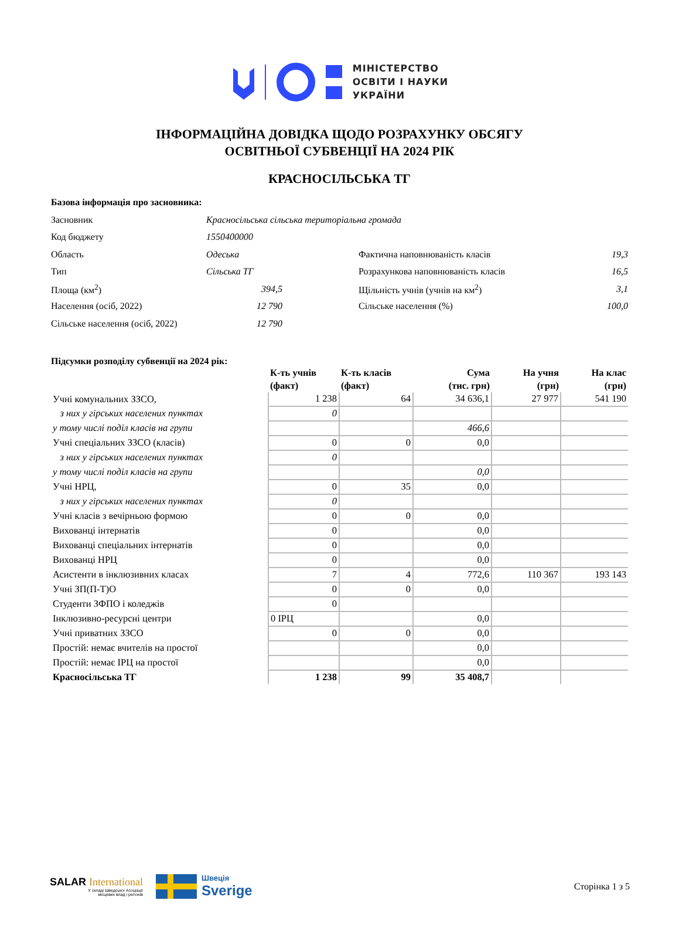МІНІСТЕРСТВО
ОСВІТИ І НАУКИ
УКРАЇНИ
ІНФОРМАЦІЙНА ДОВІДКА ЩОДО РОЗРАХУНКУ ОБСЯГУ
ОСВІТНЬОЇ СУБВЕНЦІЇ НА 2024 РІК
КРАСНОСІЛЬСЬКА ТГ
Базова інформація про засновника:
| Засновник | Красносільська сільська територіальна громада | | | |
| Код бюджету | 1550400000 | | | |
| Область | Одеська | | Фактична наповнюваність класів | 19,3 |
| Тип | Сільська ТГ | | Розрахункова наповнюваність класів | 16,5 |
| Площа (км<sup>2</sup>) | 394,5 | | Щільність учнів (учнів на км<sup>2</sup>) | 3,1 |
| Населення (осіб, 2022) | 12 790 | | Сільське населення (%) | 100,0 |
| Сільське населення (осіб, 2022) | 12 790 | | | |
Підсумки розподілу субвенції на 2024 рік:
| | К-ть учнів (факт) | К-ть класів (факт) | Сума (тис. грн) | На учня (грн) | На клас (грн) |
| --- | --- | --- | --- | --- | --- |
| Учні комунальних ЗЗСО, | 1 238 | 64 | 34 636,1 | 27 977 | 541 190 |
| з них у гірських населених пунктах | 0 | | | | |
| у тому числі поділ класів на групи | | | 466,6 | | |
| Учні спеціальних ЗЗСО (класів) | 0 | 0 | 0,0 | | |
| з них у гірських населених пунктах | 0 | | | | |
| у тому числі поділ класів на групи | | | 0,0 | | |
| Учні НРЦ, | 0 | 35 | 0,0 | | |
| з них у гірських населених пунктах | 0 | | | | |
| Учні класів з вечірньою формою | 0 | 0 | 0,0 | | |
| Вихованці інтернатів | 0 | | 0,0 | | |
| Вихованці спеціальних інтернатів | 0 | | 0,0 | | |
| Вихованці НРЦ | 0 | | 0,0 | | |
| Асистенти в інклюзивних класах | 7 | 4 | 772,6 | 110 367 | 193 143 |
| Учні ЗП(П-Т)О | 0 | 0 | 0,0 | | |
| Студенти ЗФПО і коледжів | 0 | | | | |
| Інклюзивно-ресурсні центри | 0 ІРЦ | | 0,0 | | |
| Учні приватних ЗЗСО | 0 | 0 | 0,0 | | |
| Простій: немає вчителів на простої | | | 0,0 | | |
| Простій: немає ІРЦ на простої | | | 0,0 | | |
| Красносільська ТГ | 1 238 | 99 | 35 408,7 | | |
SALAR International
У складі Шведської Асоціації
місцевих влад і регіонів
Швеція
Sverige
Сторінка 1 з 5